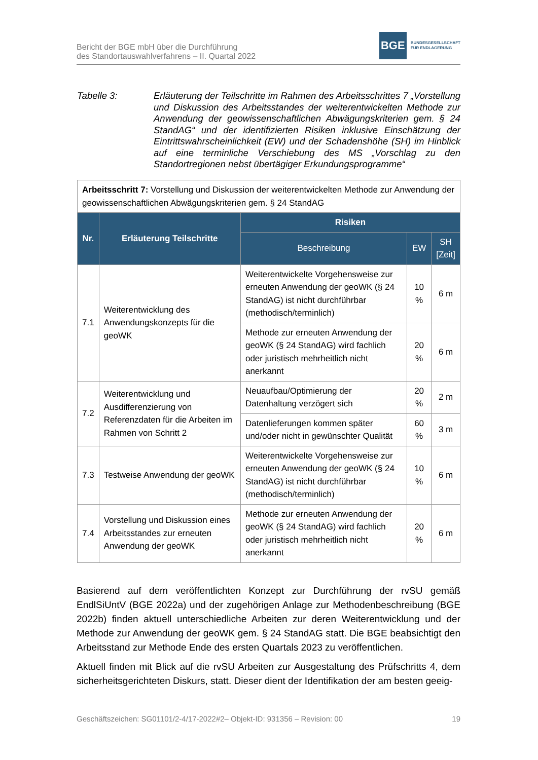Bericht der BGE mbH über die Durchführung
des Standortauswahlverfahrens – II. Quartal 2022
BGE
BUNDESGESELLSCHAFT
FÜR ENDLAGERUNG
Tabelle 3: Erläuterung der Teilschritte im Rahmen des Arbeitsschrittes 7 „Vorstellung und Diskussion des Arbeitsstandes der weiterentwickelten Methode zur Anwendung der geowissenschaftlichen Abwägungskriterien gem. § 24 StandAG“ und der identifizierten Risiken inklusive Einschätzung der Eintrittswahrscheinlichkeit (EW) und der Schadenshöhe (SH) im Hinblick auf eine terminliche Verschiebung des MS „Vorschlag zu den Standortregionen nebst übertägiger Erkundungsprogramme“
| Arbeitsschritt 7: Vorstellung und Diskussion der weiterentwickelten Methode zur Anwendung der geowissenschaftlichen Abwägungskriterien gem. § 24 StandAG | | | | |
| Nr. | Erläuterung Teilschritte | Risiken | | |
| | | Beschreibung | EW | SH [Zeit] |
| 7.1 | Weiterentwicklung des Anwendungskonzepts für die geoWK | Weiterentwickelte Vorgehensweise zur erneuten Anwendung der geoWK (§ 24 StandAG) ist nicht durchführbar (methodisch/terminlich) | 10 % | 6 m |
| | | Methode zur erneuten Anwendung der geoWK (§ 24 StandAG) wird fachlich oder juristisch mehrheitlich nicht anerkannt | 20 % | 6 m |
| 7.2 | Weiterentwicklung und Ausdifferenzierung von Referenzdaten für die Arbeiten im Rahmen von Schritt 2 | Neuaufbau/Optimierung der Datenhaltung verzögert sich | 20 % | 2 m |
| | | Datenlieferungen kommen später und/oder nicht in gewünschter Qualität | 60 % | 3 m |
| 7.3 | Testweise Anwendung der geoWK | Weiterentwickelte Vorgehensweise zur erneuten Anwendung der geoWK (§ 24 StandAG) ist nicht durchführbar (methodisch/terminlich) | 10 % | 6 m |
| 7.4 | Vorstellung und Diskussion eines Arbeitsstandes zur erneuten Anwendung der geoWK | Methode zur erneuten Anwendung der geoWK (§ 24 StandAG) wird fachlich oder juristisch mehrheitlich nicht anerkannt | 20 % | 6 m |
Basierend auf dem veröffentlichten Konzept zur Durchführung der rvSU gemäß EndlSiUntV (BGE 2022a) und der zugehörigen Anlage zur Methodenbeschreibung (BGE 2022b) finden aktuell unterschiedliche Arbeiten zur deren Weiterentwicklung und der Methode zur Anwendung der geoWK gem. § 24 StandAG statt. Die BGE beabsichtigt den Arbeitsstand zur Methode Ende des ersten Quartals 2023 zu veröffentlichen.
Aktuell finden mit Blick auf die rvSU Arbeiten zur Ausgestaltung des Prüfschritts 4, dem sicherheitsgerichteten Diskurs, statt. Dieser dient der Identifikation der am besten geeig-
Geschäftszeichen: SG01101/2-4/17-2022#2– Objekt-ID: 931356 – Revision: 00 19